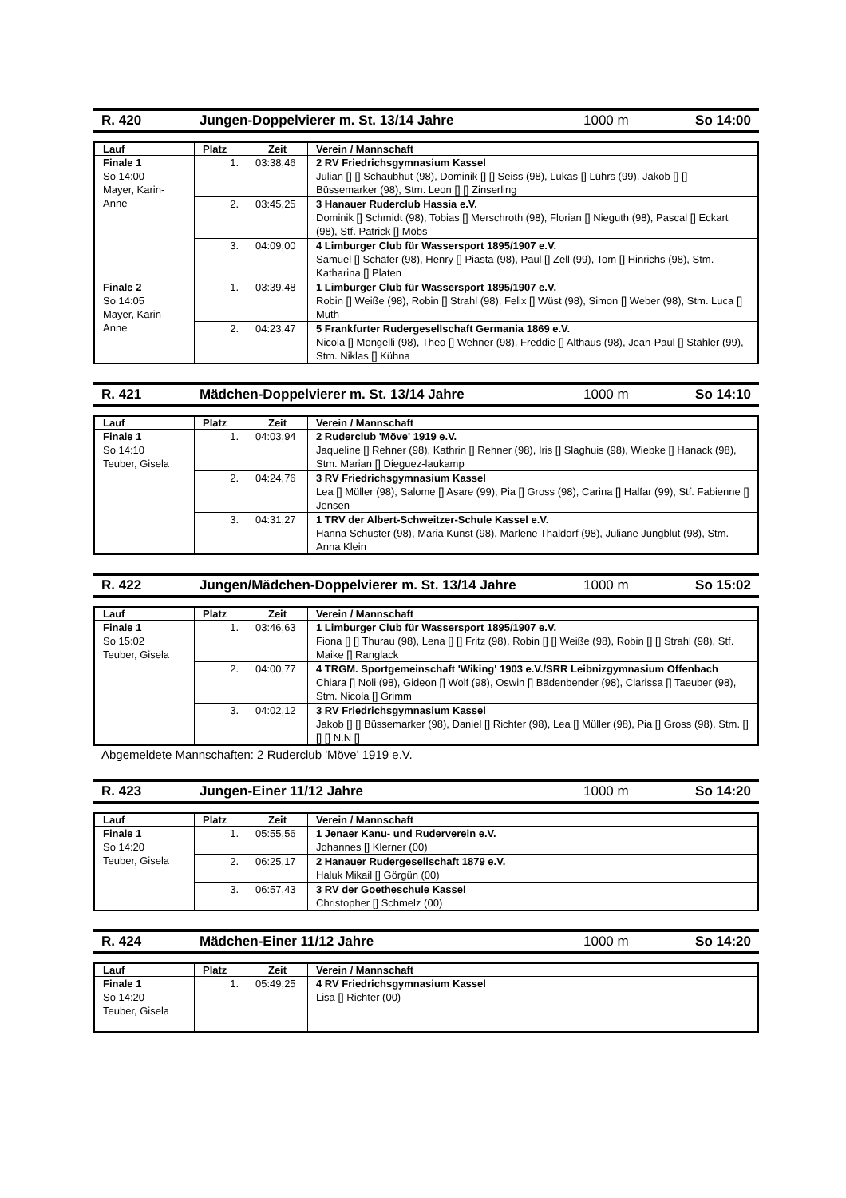R. 420 Jungen-Doppelvierer m. St. 13/14 Jahre 1000 m So 14:00
| Lauf | Platz | Zeit | Verein / Mannschaft |
| --- | --- | --- | --- |
| Finale 1 So 14:00 Mayer, Karin-Anne | 1. | 03:38,46 | 2 RV Friedrichsgymnasium Kassel Julian [] [] Schaubhut (98), Dominik [] [] Seiss (98), Lukas [] Lührs (99), Jakob [] [] Büssemarker (98), Stm. Leon [] [] Zinserling |
| | 2. | 03:45,25 | 3 Hanauer Ruderclub Hassia e.V. Dominik [] Schmidt (98), Tobias [] Merschroth (98), Florian [] Nieguth (98), Pascal [] Eckart (98), Stf. Patrick [] Möbs |
| | 3. | 04:09,00 | 4 Limburger Club für Wassersport 1895/1907 e.V. Samuel [] Schäfer (98), Henry [] Piasta (98), Paul [] Zell (99), Tom [] Hinrichs (98), Stm. Katharina [] Platen |
| Finale 2 So 14:05 Mayer, Karin-Anne | 1. | 03:39,48 | 1 Limburger Club für Wassersport 1895/1907 e.V. Robin [] Weiße (98), Robin [] Strahl (98), Felix [] Wüst (98), Simon [] Weber (98), Stm. Luca [] Muth |
| | 2. | 04:23,47 | 5 Frankfurter Rudergesellschaft Germania 1869 e.V. Nicola [] Mongelli (98), Theo [] Wehner (98), Freddie [] Althaus (98), Jean-Paul [] Stähler (99), Stm. Niklas [] Kühna |
R. 421 Mädchen-Doppelvierer m. St. 13/14 Jahre 1000 m So 14:10
| Lauf | Platz | Zeit | Verein / Mannschaft |
| --- | --- | --- | --- |
| Finale 1 So 14:10 Teuber, Gisela | 1. | 04:03,94 | 2 Ruderclub 'Möve' 1919 e.V. Jaqueline [] Rehner (98), Kathrin [] Rehner (98), Iris [] Slaghuis (98), Wiebke [] Hanack (98), Stm. Marian [] Dieguez-laukamp |
| | 2. | 04:24,76 | 3 RV Friedrichsgymnasium Kassel Lea [] Müller (98), Salome [] Asare (99), Pia [] Gross (98), Carina [] Halfar (99), Stf. Fabienne [] Jensen |
| | 3. | 04:31,27 | 1 TRV der Albert-Schweitzer-Schule Kassel e.V. Hanna Schuster (98), Maria Kunst (98), Marlene Thaldorf (98), Juliane Jungblut (98), Stm. Anna Klein |
R. 422 Jungen/Mädchen-Doppelvierer m. St. 13/14 Jahre 1000 m So 15:02
| Lauf | Platz | Zeit | Verein / Mannschaft |
| --- | --- | --- | --- |
| Finale 1 So 15:02 Teuber, Gisela | 1. | 03:46,63 | 1 Limburger Club für Wassersport 1895/1907 e.V. Fiona [] [] Thurau (98), Lena [] [] Fritz (98), Robin [] [] Weiße (98), Robin [] [] Strahl (98), Stf. Maike [] Ranglack |
| | 2. | 04:00,77 | 4 TRGM. Sportgemeinschaft 'Wiking' 1903 e.V./SRR Leibnizgymnasium Offenbach Chiara [] Noli (98), Gideon [] Wolf (98), Oswin [] Bädenbender (98), Clarissa [] Taeuber (98), Stm. Nicola [] Grimm |
| | 3. | 04:02,12 | 3 RV Friedrichsgymnasium Kassel Jakob [] [] Büssemarker (98), Daniel [] Richter (98), Lea [] Müller (98), Pia [] Gross (98), Stm. [] [] [] N.N [] |
Abgemeldete Mannschaften: 2 Ruderclub 'Möve' 1919 e.V.
R. 423 Jungen-Einer 11/12 Jahre 1000 m So 14:20
| Lauf | Platz | Zeit | Verein / Mannschaft |
| --- | --- | --- | --- |
| Finale 1 So 14:20 Teuber, Gisela | 1. | 05:55,56 | 1 Jenaer Kanu- und Ruderverein e.V. Johannes [] Klerner (00) |
| | 2. | 06:25,17 | 2 Hanauer Rudergesellschaft 1879 e.V. Haluk Mikail [] Görgün (00) |
| | 3. | 06:57,43 | 3 RV der Goetheschule Kassel Christopher [] Schmelz (00) |
R. 424 Mädchen-Einer 11/12 Jahre 1000 m So 14:20
| Lauf | Platz | Zeit | Verein / Mannschaft |
| --- | --- | --- | --- |
| Finale 1 So 14:20 Teuber, Gisela | 1. | 05:49,25 | 4 RV Friedrichsgymnasium Kassel Lisa [] Richter (00) |